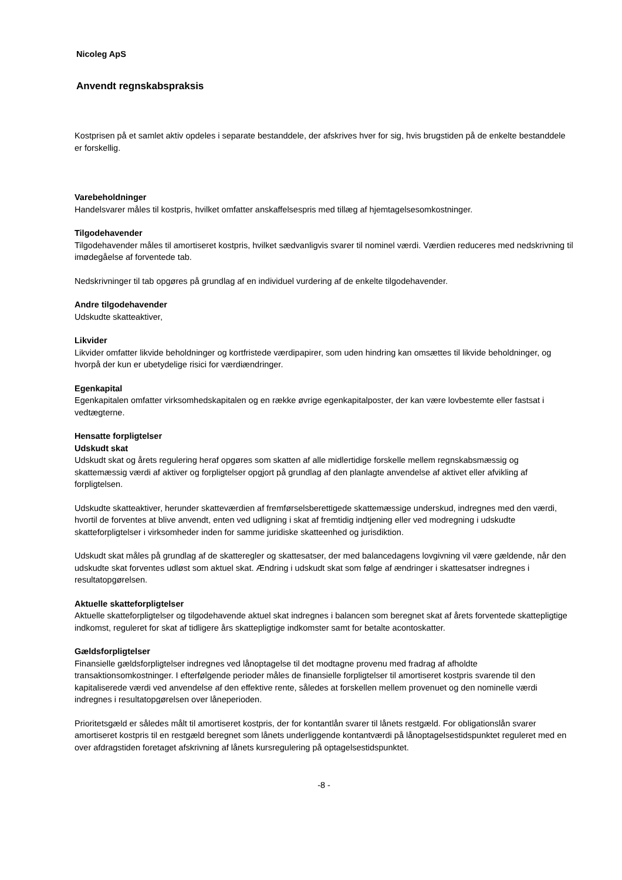Nicoleg ApS
Anvendt regnskabspraksis
Kostprisen på et samlet aktiv opdeles i separate bestanddele, der afskrives hver for sig, hvis brugstiden på de enkelte bestanddele er forskellig.
Varebeholdninger
Handelsvarer måles til kostpris, hvilket omfatter anskaffelsespris med tillæg af hjemtagelsesomkostninger.
Tilgodehavender
Tilgodehavender måles til amortiseret kostpris, hvilket sædvanligvis svarer til nominel værdi. Værdien reduceres med nedskrivning til imødegåelse af forventede tab.
Nedskrivninger til tab opgøres på grundlag af en individuel vurdering af de enkelte tilgodehavender.
Andre tilgodehavender
Udskudte skatteaktiver,
Likvider
Likvider omfatter likvide beholdninger og kortfristede værdipapirer, som uden hindring kan omsættes til likvide beholdninger, og hvorpå der kun er ubetydelige risici for værdiændringer.
Egenkapital
Egenkapitalen omfatter virksomhedskapitalen og en række øvrige egenkapitalposter, der kan være lovbestemte eller fastsat i vedtægterne.
Hensatte forpligtelser
Udskudt skat
Udskudt skat og årets regulering heraf opgøres som skatten af alle midlertidige forskelle mellem regnskabsmæssig og skattemæssig værdi af aktiver og forpligtelser opgjort på grundlag af den planlagte anvendelse af aktivet eller afvikling af forpligtelsen.
Udskudte skatteaktiver, herunder skatteværdien af fremførselsberettigede skattemæssige underskud, indregnes med den værdi, hvortil de forventes at blive anvendt, enten ved udligning i skat af fremtidig indtjening eller ved modregning i udskudte skatteforpligtelser i virksomheder inden for samme juridiske skatteenhed og jurisdiktion.
Udskudt skat måles på grundlag af de skatteregler og skattesatser, der med balancedagens lovgivning vil være gældende, når den udskudte skat forventes udløst som aktuel skat. Ændring i udskudt skat som følge af ændringer i skattesatser indregnes i resultatopgørelsen.
Aktuelle skatteforpligtelser
Aktuelle skatteforpligtelser og tilgodehavende aktuel skat indregnes i balancen som beregnet skat af årets forventede skattepligtige indkomst, reguleret for skat af tidligere års skattepligtige indkomster samt for betalte acontoskatter.
Gældsforpligtelser
Finansielle gældsforpligtelser indregnes ved lånoptagelse til det modtagne provenu med fradrag af afholdte transaktionsomkostninger. I efterfølgende perioder måles de finansielle forpligtelser til amortiseret kostpris svarende til den kapitaliserede værdi ved anvendelse af den effektive rente, således at forskellen mellem provenuet og den nominelle værdi indregnes i resultatopgørelsen over låneperioden.
Prioritetsgæld er således målt til amortiseret kostpris, der for kontantlån svarer til lånets restgæld. For obligationslån svarer amortiseret kostpris til en restgæld beregnet som lånets underliggende kontantværdi på lånoptagelsestidspunktet reguleret med en over afdragstiden foretaget afskrivning af lånets kursregulering på optagelsestidspunktet.
-8 -